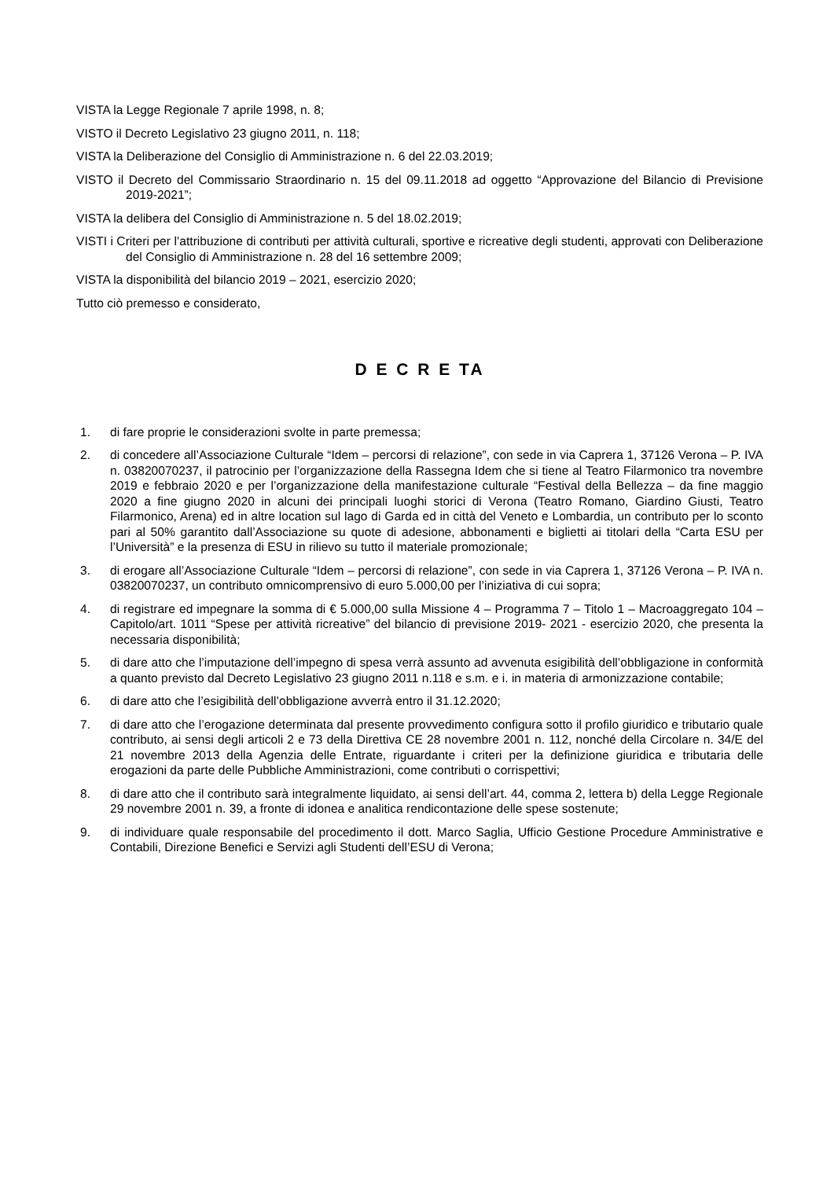VISTA la Legge Regionale 7 aprile 1998, n. 8;
VISTO il Decreto Legislativo 23 giugno 2011, n. 118;
VISTA la Deliberazione del Consiglio di Amministrazione n. 6 del 22.03.2019;
VISTO il Decreto del Commissario Straordinario n. 15 del 09.11.2018 ad oggetto “Approvazione del Bilancio di Previsione 2019-2021”;
VISTA la delibera del Consiglio di Amministrazione n. 5 del 18.02.2019;
VISTI i Criteri per l’attribuzione di contributi per attività culturali, sportive e ricreative degli studenti, approvati con Deliberazione del Consiglio di Amministrazione n. 28 del 16 settembre 2009;
VISTA la disponibilità del bilancio 2019 – 2021, esercizio 2020;
Tutto ciò premesso e considerato,
D E C R E TA
1. di fare proprie le considerazioni svolte in parte premessa;
2. di concedere all’Associazione Culturale “Idem – percorsi di relazione”, con sede in via Caprera 1, 37126 Verona – P. IVA n. 03820070237, il patrocinio per l’organizzazione della Rassegna Idem che si tiene al Teatro Filarmonico tra novembre 2019 e febbraio 2020 e per l’organizzazione della manifestazione culturale “Festival della Bellezza – da fine maggio 2020 a fine giugno 2020 in alcuni dei principali luoghi storici di Verona (Teatro Romano, Giardino Giusti, Teatro Filarmonico, Arena) ed in altre location sul lago di Garda ed in città del Veneto e Lombardia, un contributo per lo sconto pari al 50% garantito dall’Associazione su quote di adesione, abbonamenti e biglietti ai titolari della “Carta ESU per l’Università” e la presenza di ESU in rilievo su tutto il materiale promozionale;
3. di erogare all’Associazione Culturale “Idem – percorsi di relazione”, con sede in via Caprera 1, 37126 Verona – P. IVA n. 03820070237, un contributo omnicomprensivo di euro 5.000,00 per l’iniziativa di cui sopra;
4. di registrare ed impegnare la somma di € 5.000,00 sulla Missione 4 – Programma 7 – Titolo 1 – Macroaggregato 104 – Capitolo/art. 1011 “Spese per attività ricreative” del bilancio di previsione 2019- 2021 - esercizio 2020, che presenta la necessaria disponibilità;
5. di dare atto che l’imputazione dell’impegno di spesa verrà assunto ad avvenuta esigibilità dell’obbligazione in conformità a quanto previsto dal Decreto Legislativo 23 giugno 2011 n.118 e s.m. e i. in materia di armonizzazione contabile;
6. di dare atto che l’esigibilità dell’obbligazione avverrà entro il 31.12.2020;
7. di dare atto che l’erogazione determinata dal presente provvedimento configura sotto il profilo giuridico e tributario quale contributo, ai sensi degli articoli 2 e 73 della Direttiva CE 28 novembre 2001 n. 112, nonché della Circolare n. 34/E del 21 novembre 2013 della Agenzia delle Entrate, riguardante i criteri per la definizione giuridica e tributaria delle erogazioni da parte delle Pubbliche Amministrazioni, come contributi o corrispettivi;
8. di dare atto che il contributo sarà integralmente liquidato, ai sensi dell’art. 44, comma 2, lettera b) della Legge Regionale 29 novembre 2001 n. 39, a fronte di idonea e analitica rendicontazione delle spese sostenute;
9. di individuare quale responsabile del procedimento il dott. Marco Saglia, Ufficio Gestione Procedure Amministrative e Contabili, Direzione Benefici e Servizi agli Studenti dell’ESU di Verona;